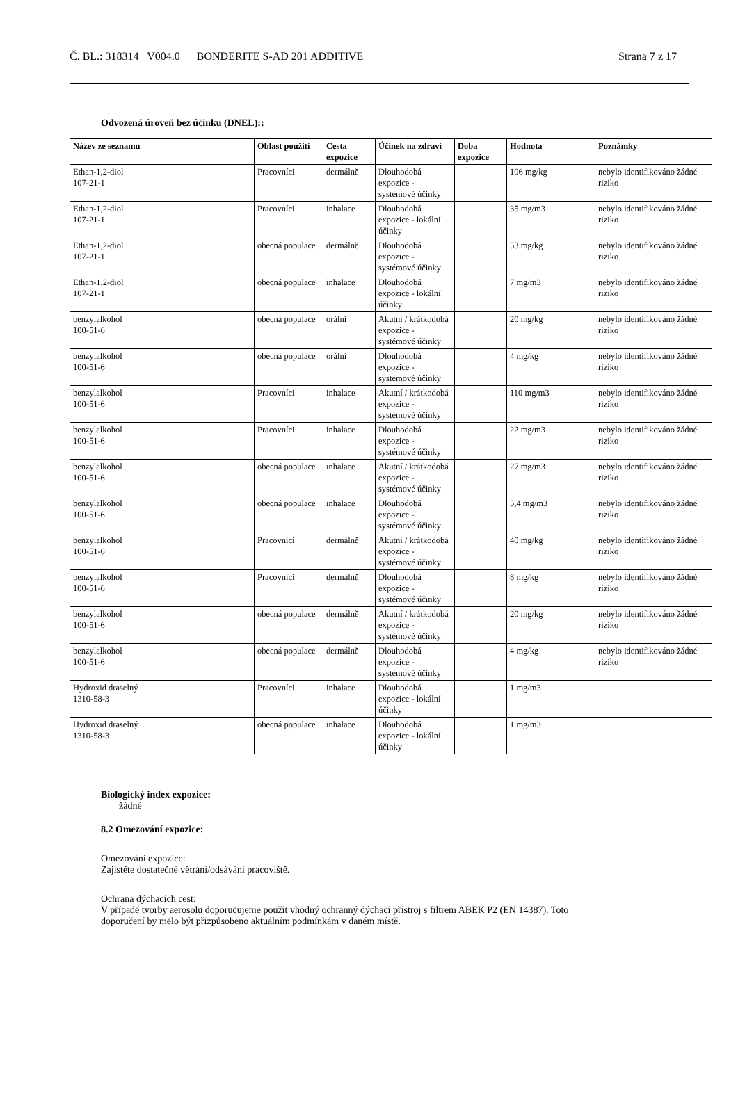Č. BL.: 318314 V004.0 BONDERITE S-AD 201 ADDITIVE Strana 7 z 17
Odvozená úroveň bez účinku (DNEL)::
| Název ze seznamu | Oblast použití | Cesta expozice | Účinek na zdraví | Doba expozice | Hodnota | Poznámky |
| --- | --- | --- | --- | --- | --- | --- |
| Ethan-1,2-diol 107-21-1 | Pracovníci | dermálně | Dlouhodobá expozice - systémové účinky | | 106 mg/kg | nebylo identifikováno žádné riziko |
| Ethan-1,2-diol 107-21-1 | Pracovníci | inhalace | Dlouhodobá expozice - lokální účinky | | 35 mg/m3 | nebylo identifikováno žádné riziko |
| Ethan-1,2-diol 107-21-1 | obecná populace | dermálně | Dlouhodobá expozice - systémové účinky | | 53 mg/kg | nebylo identifikováno žádné riziko |
| Ethan-1,2-diol 107-21-1 | obecná populace | inhalace | Dlouhodobá expozice - lokální účinky | | 7 mg/m3 | nebylo identifikováno žádné riziko |
| benzylalkohol 100-51-6 | obecná populace | orální | Akutní / krátkodobá expozice - systémové účinky | | 20 mg/kg | nebylo identifikováno žádné riziko |
| benzylalkohol 100-51-6 | obecná populace | orální | Dlouhodobá expozice - systémové účinky | | 4 mg/kg | nebylo identifikováno žádné riziko |
| benzylalkohol 100-51-6 | Pracovníci | inhalace | Akutní / krátkodobá expozice - systémové účinky | | 110 mg/m3 | nebylo identifikováno žádné riziko |
| benzylalkohol 100-51-6 | Pracovníci | inhalace | Dlouhodobá expozice - systémové účinky | | 22 mg/m3 | nebylo identifikováno žádné riziko |
| benzylalkohol 100-51-6 | obecná populace | inhalace | Akutní / krátkodobá expozice - systémové účinky | | 27 mg/m3 | nebylo identifikováno žádné riziko |
| benzylalkohol 100-51-6 | obecná populace | inhalace | Dlouhodobá expozice - systémové účinky | | 5,4 mg/m3 | nebylo identifikováno žádné riziko |
| benzylalkohol 100-51-6 | Pracovníci | dermálně | Akutní / krátkodobá expozice - systémové účinky | | 40 mg/kg | nebylo identifikováno žádné riziko |
| benzylalkohol 100-51-6 | Pracovníci | dermálně | Dlouhodobá expozice - systémové účinky | | 8 mg/kg | nebylo identifikováno žádné riziko |
| benzylalkohol 100-51-6 | obecná populace | dermálně | Akutní / krátkodobá expozice - systémové účinky | | 20 mg/kg | nebylo identifikováno žádné riziko |
| benzylalkohol 100-51-6 | obecná populace | dermálně | Dlouhodobá expozice - systémové účinky | | 4 mg/kg | nebylo identifikováno žádné riziko |
| Hydroxid draselný 1310-58-3 | Pracovníci | inhalace | Dlouhodobá expozice - lokální účinky | | 1 mg/m3 | |
| Hydroxid draselný 1310-58-3 | obecná populace | inhalace | Dlouhodobá expozice - lokální účinky | | 1 mg/m3 | |
Biologický index expozice:
žádné
8.2 Omezování expozice:
Omezování expozice:
Zajistěte dostatečné větrání/odsávání pracoviště.
Ochrana dýchacích cest:
V případě tvorby aerosolu doporučujeme použít vhodný ochranný dýchací přístroj s filtrem ABEK P2 (EN 14387). Toto
doporučení by mělo být přizpůsobeno aktuálním podmínkám v daném místě.